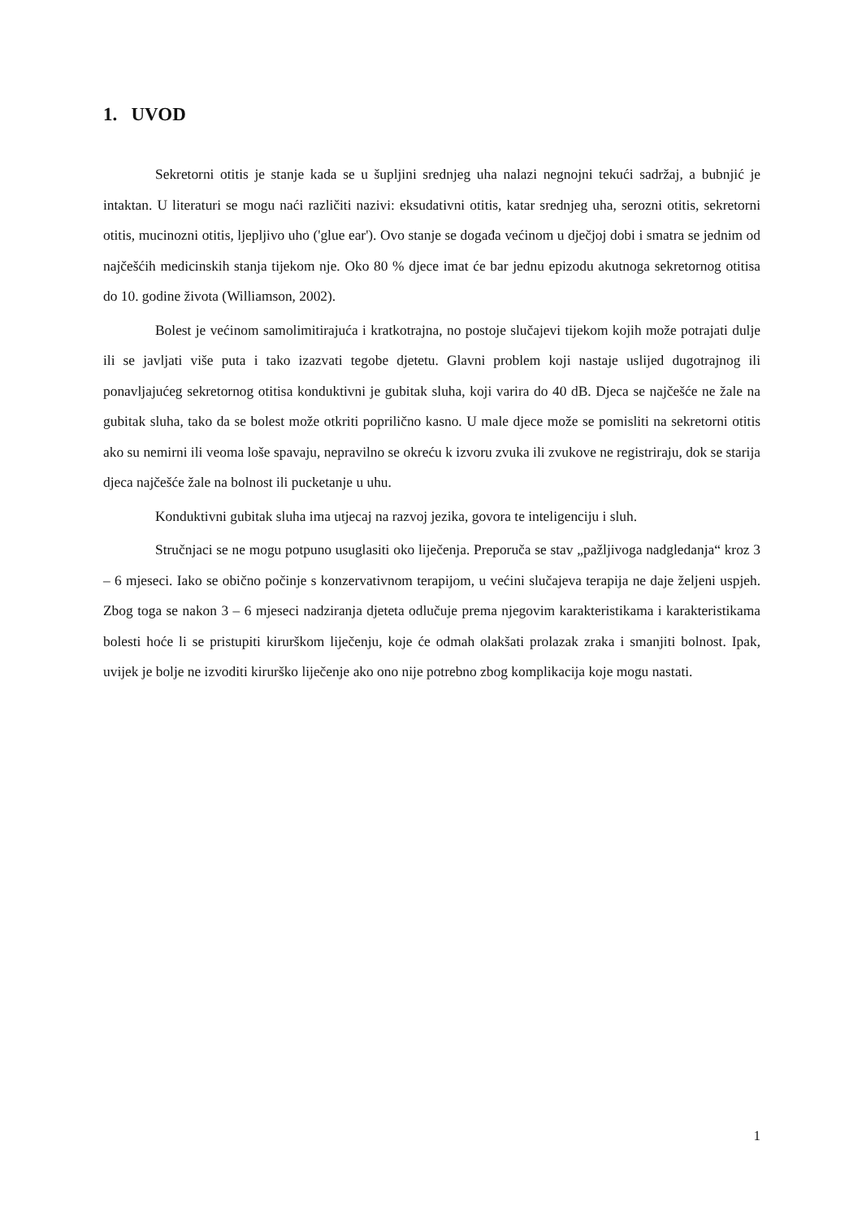1. UVOD
Sekretorni otitis je stanje kada se u šupljini srednjeg uha nalazi negnojni tekući sadržaj, a bubnjić je intaktan. U literaturi se mogu naći različiti nazivi: eksudativni otitis, katar srednjeg uha, serozni otitis, sekretorni otitis, mucinozni otitis, ljepljivo uho ('glue ear'). Ovo stanje se događa većinom u dječjoj dobi i smatra se jednim od najčešćih medicinskih stanja tijekom nje. Oko 80 % djece imat će bar jednu epizodu akutnoga sekretornog otitisa do 10. godine života (Williamson, 2002).
Bolest je većinom samolimitirajuća i kratkotrajna, no postoje slučajevi tijekom kojih može potrajati dulje ili se javljati više puta i tako izazvati tegobe djetetu. Glavni problem koji nastaje uslijed dugotrajnog ili ponavljajućeg sekretornog otitisa konduktivni je gubitak sluha, koji varira do 40 dB. Djeca se najčešće ne žale na gubitak sluha, tako da se bolest može otkriti poprilično kasno. U male djece može se pomisliti na sekretorni otitis ako su nemirni ili veoma loše spavaju, nepravilno se okreću k izvoru zvuka ili zvukove ne registriraju, dok se starija djeca najčešće žale na bolnost ili pucketanje u uhu.
Konduktivni gubitak sluha ima utjecaj na razvoj jezika, govora te inteligenciju i sluh.
Stručnjaci se ne mogu potpuno usuglasiti oko liječenja. Preporuča se stav „pažljivoga nadgledanja“ kroz 3 – 6 mjeseci. Iako se obično počinje s konzervativnom terapijom, u većini slučajeva terapija ne daje željeni uspjeh. Zbog toga se nakon 3 – 6 mjeseci nadziranja djeteta odlučuje prema njegovim karakteristikama i karakteristikama bolesti hoće li se pristupiti kirurškom liječenju, koje će odmah olakšati prolazak zraka i smanjiti bolnost. Ipak, uvijek je bolje ne izvoditi kirurško liječenje ako ono nije potrebno zbog komplikacija koje mogu nastati.
1